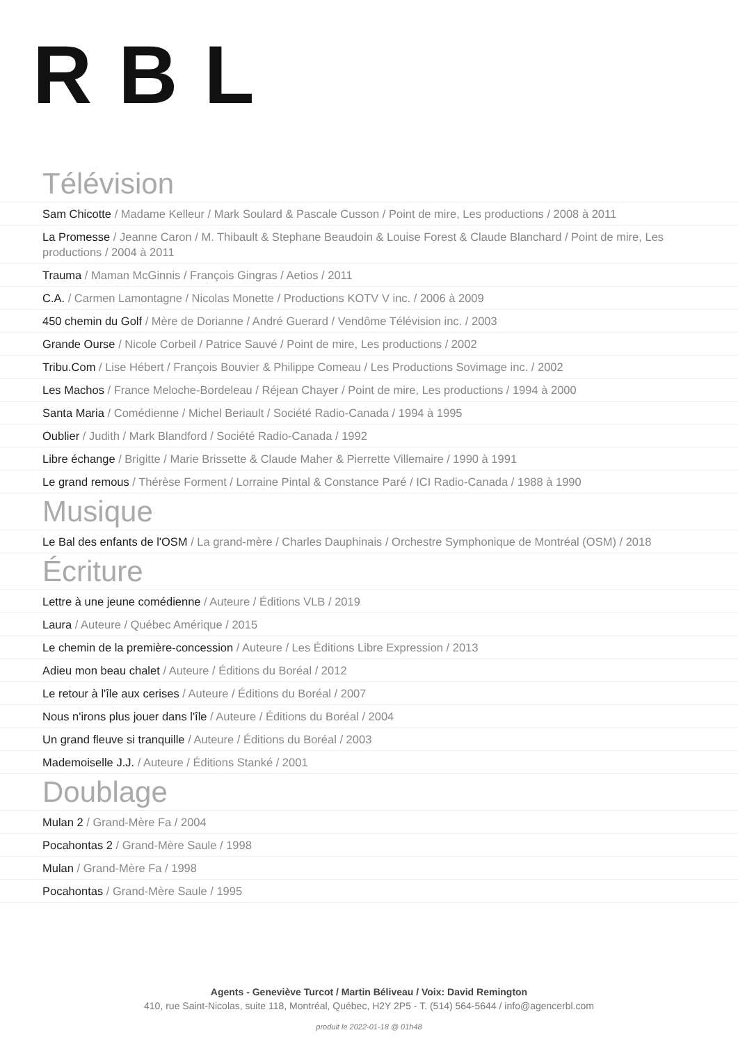RBL
Télévision
Sam Chicotte / Madame Kelleur / Mark Soulard & Pascale Cusson / Point de mire, Les productions / 2008 à 2011
La Promesse / Jeanne Caron / M. Thibault & Stephane Beaudoin & Louise Forest & Claude Blanchard / Point de mire, Les productions / 2004 à 2011
Trauma / Maman McGinnis / François Gingras / Aetios / 2011
C.A. / Carmen Lamontagne / Nicolas Monette / Productions KOTV V inc. / 2006 à 2009
450 chemin du Golf / Mère de Dorianne / André Guerard / Vendôme Télévision inc. / 2003
Grande Ourse / Nicole Corbeil / Patrice Sauvé / Point de mire, Les productions / 2002
Tribu.Com / Lise Hébert / François Bouvier & Philippe Comeau / Les Productions Sovimage inc. / 2002
Les Machos / France Meloche-Bordeleau / Réjean Chayer / Point de mire, Les productions / 1994 à 2000
Santa Maria / Comédienne / Michel Beriault / Société Radio-Canada / 1994 à 1995
Oublier / Judith / Mark Blandford / Société Radio-Canada / 1992
Libre échange / Brigitte / Marie Brissette & Claude Maher & Pierrette Villemaire / 1990 à 1991
Le grand remous / Thérèse Forment / Lorraine Pintal & Constance Paré / ICI Radio-Canada / 1988 à 1990
Musique
Le Bal des enfants de l'OSM / La grand-mère / Charles Dauphinais / Orchestre Symphonique de Montréal (OSM) / 2018
Écriture
Lettre à une jeune comédienne / Auteure / Éditions VLB / 2019
Laura / Auteure / Québec Amérique / 2015
Le chemin de la première-concession / Auteure / Les Éditions Libre Expression / 2013
Adieu mon beau chalet / Auteure / Éditions du Boréal / 2012
Le retour à l'île aux cerises / Auteure / Éditions du Boréal / 2007
Nous n'irons plus jouer dans l'île / Auteure / Éditions du Boréal / 2004
Un grand fleuve si tranquille / Auteure / Éditions du Boréal / 2003
Mademoiselle J.J. / Auteure / Éditions Stanké / 2001
Doublage
Mulan 2 / Grand-Mère Fa / 2004
Pocahontas 2 / Grand-Mère Saule / 1998
Mulan / Grand-Mère Fa / 1998
Pocahontas / Grand-Mère Saule / 1995
Agents - Geneviève Turcot / Martin Béliveau / Voix: David Remington
410, rue Saint-Nicolas, suite 118, Montréal, Québec, H2Y 2P5 - T. (514) 564-5644 / info@agencerbl.com
produit le 2022-01-18 @ 01h48